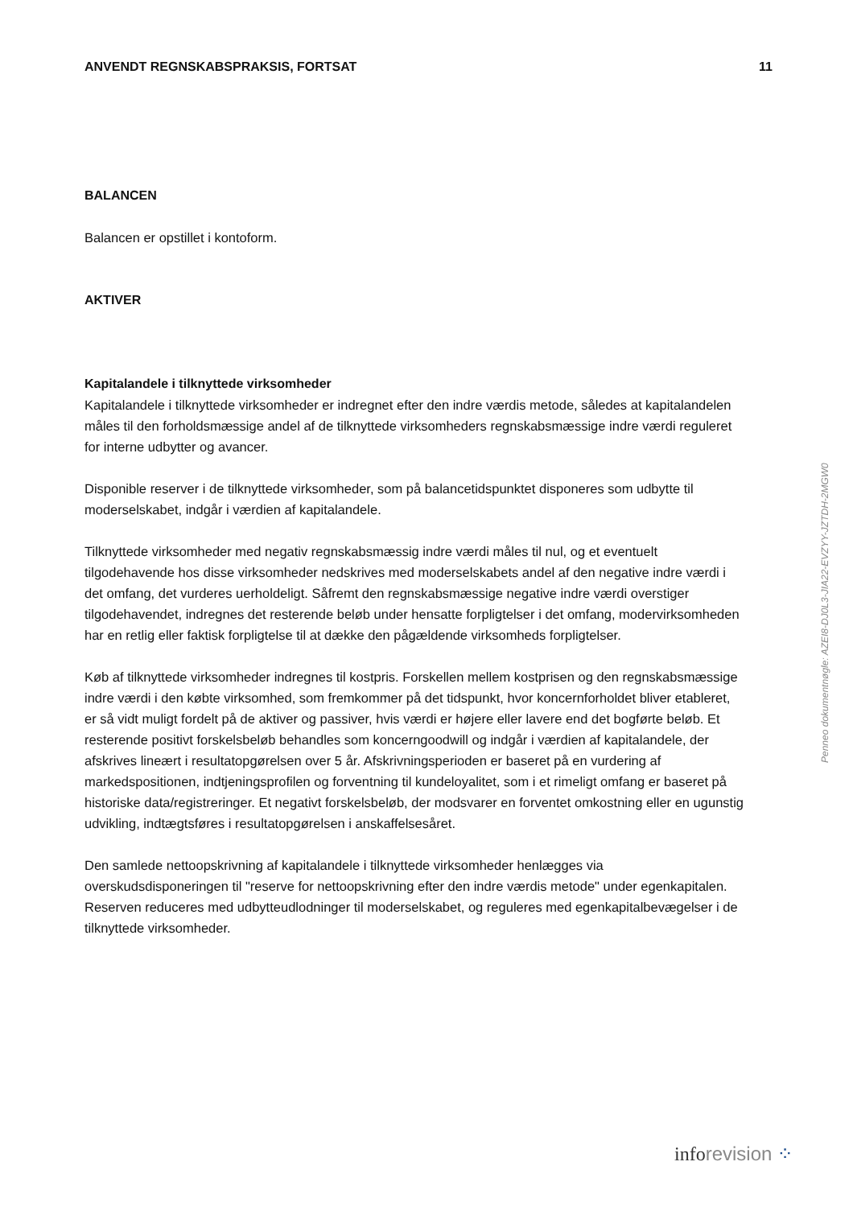ANVENDT REGNSKABSPRAKSIS, FORTSAT 11
BALANCEN
Balancen er opstillet i kontoform.
AKTIVER
Kapitalandele i tilknyttede virksomheder
Kapitalandele i tilknyttede virksomheder er indregnet efter den indre værdis metode, således at kapitalandelen måles til den forholdsmæssige andel af de tilknyttede virksomheders regnskabsmæssige indre værdi reguleret for interne udbytter og avancer.
Disponible reserver i de tilknyttede virksomheder, som på balancetidspunktet disponeres som udbytte til moderselskabet, indgår i værdien af kapitalandele.
Tilknyttede virksomheder med negativ regnskabsmæssig indre værdi måles til nul, og et eventuelt tilgodehavende hos disse virksomheder nedskrives med moderselskabets andel af den negative indre værdi i det omfang, det vurderes uerholdeligt. Såfremt den regnskabsmæssige negative indre værdi overstiger tilgodehavendet, indregnes det resterende beløb under hensatte forpligtelser i det omfang, modervirksomheden har en retlig eller faktisk forpligtelse til at dække den pågældende virksomheds forpligtelser.
Køb af tilknyttede virksomheder indregnes til kostpris. Forskellen mellem kostprisen og den regnskabsmæssige indre værdi i den købte virksomhed, som fremkommer på det tidspunkt, hvor koncernforholdet bliver etableret, er så vidt muligt fordelt på de aktiver og passiver, hvis værdi er højere eller lavere end det bogførte beløb. Et resterende positivt forskelsbeløb behandles som koncerngoodwill og indgår i værdien af kapitalandele, der afskrives lineært i resultatopgørelsen over 5 år. Afskrivningsperioden er baseret på en vurdering af markedspositionen, indtjeningsprofilen og forventning til kundeloyalitet, som i et rimeligt omfang er baseret på historiske data/registreringer. Et negativt forskelsbeløb, der modsvarer en forventet omkostning eller en ugunstig udvikling, indtægtsføres i resultatopgørelsen i anskaffelsesåret.
Den samlede nettoopskrivning af kapitalandele i tilknyttede virksomheder henlægges via overskudsdisponeringen til "reserve for nettoopskrivning efter den indre værdis metode" under egenkapitalen. Reserven reduceres med udbytteudlodninger til moderselskabet, og reguleres med egenkapitalbevægelser i de tilknyttede virksomheder.
Penneo dokumentnøgle: AZEI8-DJ0L3-JIA22-EVZYY-JZTDH-2MGW0
inforevision ⁘